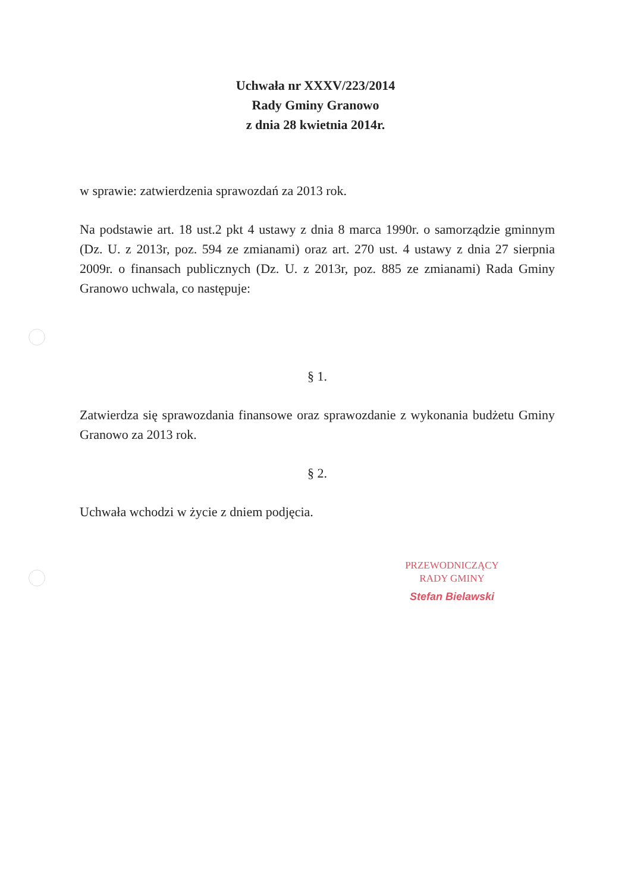Uchwała nr XXXV/223/2014
Rady Gminy Granowo
z dnia 28 kwietnia 2014r.
w sprawie: zatwierdzenia sprawozdań za 2013 rok.
Na podstawie art. 18 ust.2 pkt 4 ustawy z dnia 8 marca 1990r. o samorządzie gminnym (Dz. U. z 2013r, poz. 594 ze zmianami) oraz art. 270 ust. 4 ustawy z dnia 27 sierpnia 2009r. o finansach publicznych (Dz. U. z 2013r, poz. 885 ze zmianami) Rada Gminy Granowo uchwala, co następuje:
§ 1.
Zatwierdza się sprawozdania finansowe oraz sprawozdanie z wykonania budżetu Gminy Granowo za 2013 rok.
§ 2.
Uchwała wchodzi w życie z dniem podjęcia.
PRZEWODNICZĄCY
RADY GMINY
Stefan Bielawski